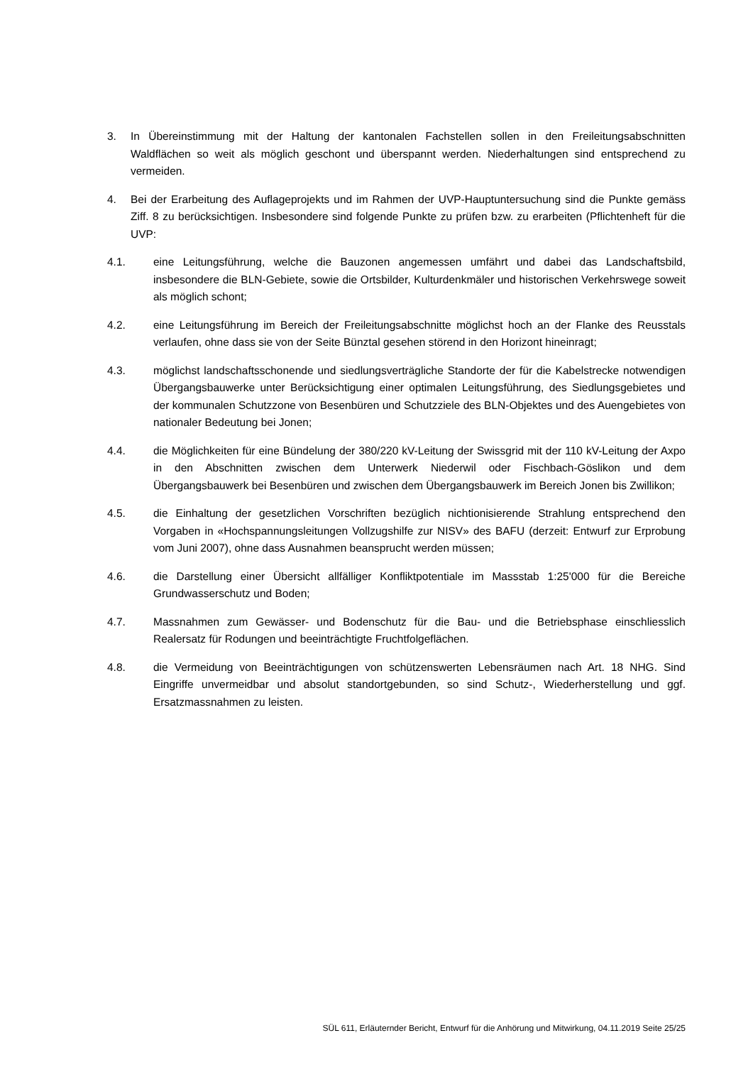3. In Übereinstimmung mit der Haltung der kantonalen Fachstellen sollen in den Freileitungsabschnitten Waldflächen so weit als möglich geschont und überspannt werden. Niederhaltungen sind entsprechend zu vermeiden.
4. Bei der Erarbeitung des Auflageprojekts und im Rahmen der UVP-Hauptuntersuchung sind die Punkte gemäss Ziff. 8 zu berücksichtigen. Insbesondere sind folgende Punkte zu prüfen bzw. zu erarbeiten (Pflichtenheft für die UVP:
4.1. eine Leitungsführung, welche die Bauzonen angemessen umfährt und dabei das Landschaftsbild, insbesondere die BLN-Gebiete, sowie die Ortsbilder, Kulturdenkmäler und historischen Verkehrswege soweit als möglich schont;
4.2. eine Leitungsführung im Bereich der Freileitungsabschnitte möglichst hoch an der Flanke des Reusstals verlaufen, ohne dass sie von der Seite Bünztal gesehen störend in den Horizont hineinragt;
4.3. möglichst landschaftsschonende und siedlungsverträgliche Standorte der für die Kabelstrecke notwendigen Übergangsbauwerke unter Berücksichtigung einer optimalen Leitungsführung, des Siedlungsgebietes und der kommunalen Schutzzone von Besenbüren und Schutzziele des BLN-Objektes und des Auengebietes von nationaler Bedeutung bei Jonen;
4.4. die Möglichkeiten für eine Bündelung der 380/220 kV-Leitung der Swissgrid mit der 110 kV-Leitung der Axpo in den Abschnitten zwischen dem Unterwerk Niederwil oder Fischbach-Göslikon und dem Übergangsbauwerk bei Besenbüren und zwischen dem Übergangsbauwerk im Bereich Jonen bis Zwillikon;
4.5. die Einhaltung der gesetzlichen Vorschriften bezüglich nichtionisierende Strahlung entsprechend den Vorgaben in «Hochspannungsleitungen Vollzugshilfe zur NISV» des BAFU (derzeit: Entwurf zur Erprobung vom Juni 2007), ohne dass Ausnahmen beansprucht werden müssen;
4.6. die Darstellung einer Übersicht allfälliger Konfliktpotentiale im Massstab 1:25'000 für die Bereiche Grundwasserschutz und Boden;
4.7. Massnahmen zum Gewässer- und Bodenschutz für die Bau- und die Betriebsphase einschliesslich Realersatz für Rodungen und beeinträchtigte Fruchtfolgeflächen.
4.8. die Vermeidung von Beeinträchtigungen von schützenswerten Lebensräumen nach Art. 18 NHG. Sind Eingriffe unvermeidbar und absolut standortgebunden, so sind Schutz-, Wiederherstellung und ggf. Ersatzmassnahmen zu leisten.
SÜL 611, Erläuternder Bericht, Entwurf für die Anhörung und Mitwirkung, 04.11.2019 Seite 25/25